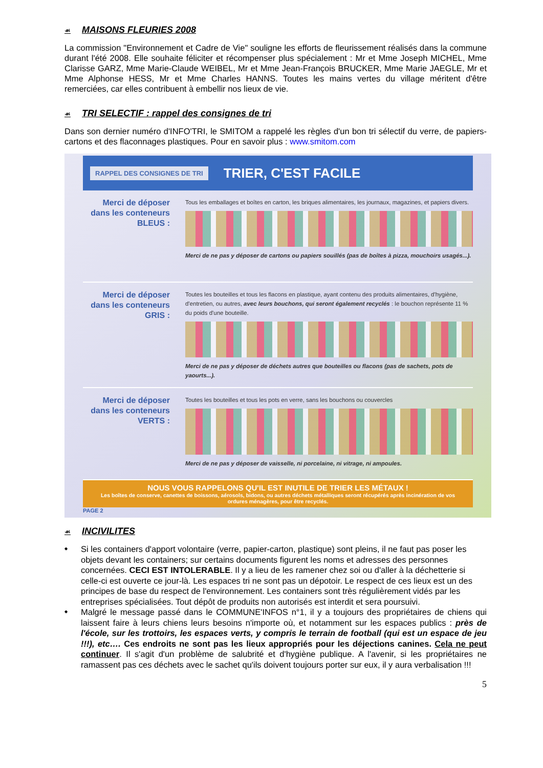☙ MAISONS FLEURIES 2008
La commission "Environnement et Cadre de Vie" souligne les efforts de fleurissement réalisés dans la commune durant l'été 2008. Elle souhaite féliciter et récompenser plus spécialement : Mr et Mme Joseph MICHEL, Mme Clarisse GARZ, Mme Marie-Claude WEIBEL, Mr et Mme Jean-François BRUCKER, Mme Marie JAEGLE, Mr et Mme Alphonse HESS, Mr et Mme Charles HANNS. Toutes les mains vertes du village méritent d'être remerciées, car elles contribuent à embellir nos lieux de vie.
☙ TRI SELECTIF : rappel des consignes de tri
Dans son dernier numéro d'INFO'TRI, le SMITOM a rappelé les règles d'un bon tri sélectif du verre, de papiers-cartons et des flaconnages plastiques. Pour en savoir plus : www.smitom.com
RAPPEL DES CONSIGNES DE TRI TRIER, C'EST FACILE
Merci de déposer dans les conteneurs BLEUS :
Tous les emballages et boîtes en carton, les briques alimentaires, les journaux, magazines, et papiers divers.
Merci de ne pas y déposer de cartons ou papiers souillés (pas de boîtes à pizza, mouchoirs usagés...).
Merci de déposer dans les conteneurs GRIS :
Toutes les bouteilles et tous les flacons en plastique, ayant contenu des produits alimentaires, d'hygiène, d'entretien, ou autres, avec leurs bouchons, qui seront également recyclés : le bouchon représente 11 % du poids d'une bouteille.
Merci de ne pas y déposer de déchets autres que bouteilles ou flacons (pas de sachets, pots de yaourts...).
Merci de déposer dans les conteneurs VERTS :
Toutes les bouteilles et tous les pots en verre, sans les bouchons ou couvercles
Merci de ne pas y déposer de vaisselle, ni porcelaine, ni vitrage, ni ampoules.
NOUS VOUS RAPPELONS QU'IL EST INUTILE DE TRIER LES MÉTAUX !
Les boîtes de conserve, canettes de boissons, aérosols, bidons, ou autres déchets métalliques seront récupérés après incinération de vos ordures ménagères, pour être recyclés.
PAGE 2
☙ INCIVILITES
Si les containers d'apport volontaire (verre, papier-carton, plastique) sont pleins, il ne faut pas poser les objets devant les containers; sur certains documents figurent les noms et adresses des personnes concernées. CECI EST INTOLERABLE. Il y a lieu de les ramener chez soi ou d'aller à la déchetterie si celle-ci est ouverte ce jour-là. Les espaces tri ne sont pas un dépotoir. Le respect de ces lieux est un des principes de base du respect de l'environnement. Les containers sont très régulièrement vidés par les entreprises spécialisées. Tout dépôt de produits non autorisés est interdit et sera poursuivi.
Malgré le message passé dans le COMMUNE'INFOS n°1, il y a toujours des propriétaires de chiens qui laissent faire à leurs chiens leurs besoins n'importe où, et notamment sur les espaces publics : près de l'école, sur les trottoirs, les espaces verts, y compris le terrain de football (qui est un espace de jeu !!!), etc…. Ces endroits ne sont pas les lieux appropriés pour les déjections canines. Cela ne peut continuer. Il s'agit d'un problème de salubrité et d'hygiène publique. A l'avenir, si les propriétaires ne ramassent pas ces déchets avec le sachet qu'ils doivent toujours porter sur eux, il y aura verbalisation !!!
5